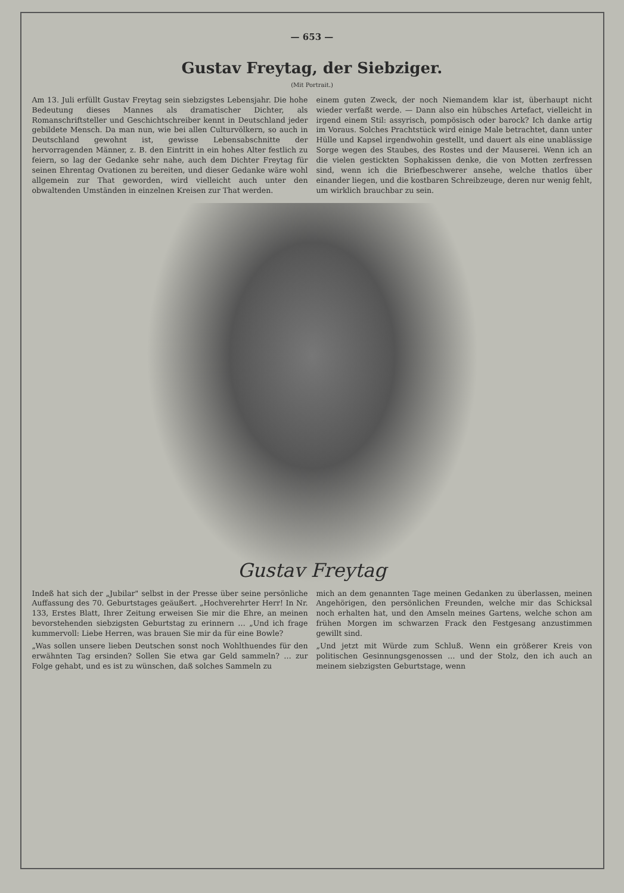— 653 —
Gustav Freytag, der Siebziger.
(Mit Portrait.)
Am 13. Juli erfüllt Gustav Freytag sein siebzigstes Lebensjahr. Die hohe Bedeutung dieses Mannes als dramatischer Dichter, als Romanschriftsteller und Geschichtschreiber kennt in Deutschland jeder gebildete Mensch. Da man nun, wie bei allen Culturvölkern, so auch in Deutschland gewohnt ist, gewisse Lebensabschnitte der hervorragenden Männer, z. B. den Eintritt in ein hohes Alter festlich zu feiern, so lag der Gedanke sehr nahe, auch dem Dichter Freytag für seinen Ehrentag Ovationen zu bereiten, und dieser Gedanke wäre wohl allgemein zur That geworden, wird vielleicht auch unter den obwaltenden Umständen in einzelnen Kreisen zur That werden.
einem guten Zweck, der noch Niemandem klar ist, überhaupt nicht wieder verfaßt werde. — Dann also ein hübsches Artefact, vielleicht in irgend einem Stil: assyrisch, pompösisch oder barock? Ich danke artig im Voraus. Solches Prachtstück wird einige Male betrachtet, dann unter Hülle und Kapsel irgendwohin gestellt, und dauert als eine unablässige Sorge wegen des Staubes, des Rostes und der Mauserei. Wenn ich an die vielen gestickten Sophakissen denke, die von Motten zerfressen sind, wenn ich die Briefbeschwerer ansehe, welche thatlos über einander liegen, und die kostbaren Schreibzeuge, deren nur wenig fehlt, um wirklich brauchbar zu sein.
Gustav Freytag
Indeß hat sich der „Jubilar" selbst in der Presse über seine persönliche Auffassung des 70. Geburtstages geäußert. „Hochverehrter Herr! In Nr. 133, Erstes Blatt, Ihrer Zeitung erweisen Sie mir die Ehre, an meinen bevorstehenden siebzigsten Geburtstag zu erinnern … „Und ich frage kummervoll: Liebe Herren, was brauen Sie mir da für eine Bowle?
„Was sollen unsere lieben Deutschen sonst noch Wohlthuendes für den erwähnten Tag ersinden? Sollen Sie etwa gar Geld sammeln? … zur Folge gehabt, und es ist zu wünschen, daß solches Sammeln zu
mich an dem genannten Tage meinen Gedanken zu überlassen, meinen Angehörigen, den persönlichen Freunden, welche mir das Schicksal noch erhalten hat, und den Amseln meines Gartens, welche schon am frühen Morgen im schwarzen Frack den Festgesang anzustimmen gewillt sind.
„Und jetzt mit Würde zum Schluß. Wenn ein größerer Kreis von politischen Gesinnungsgenossen … und der Stolz, den ich auch an meinem siebzigsten Geburtstage, wenn